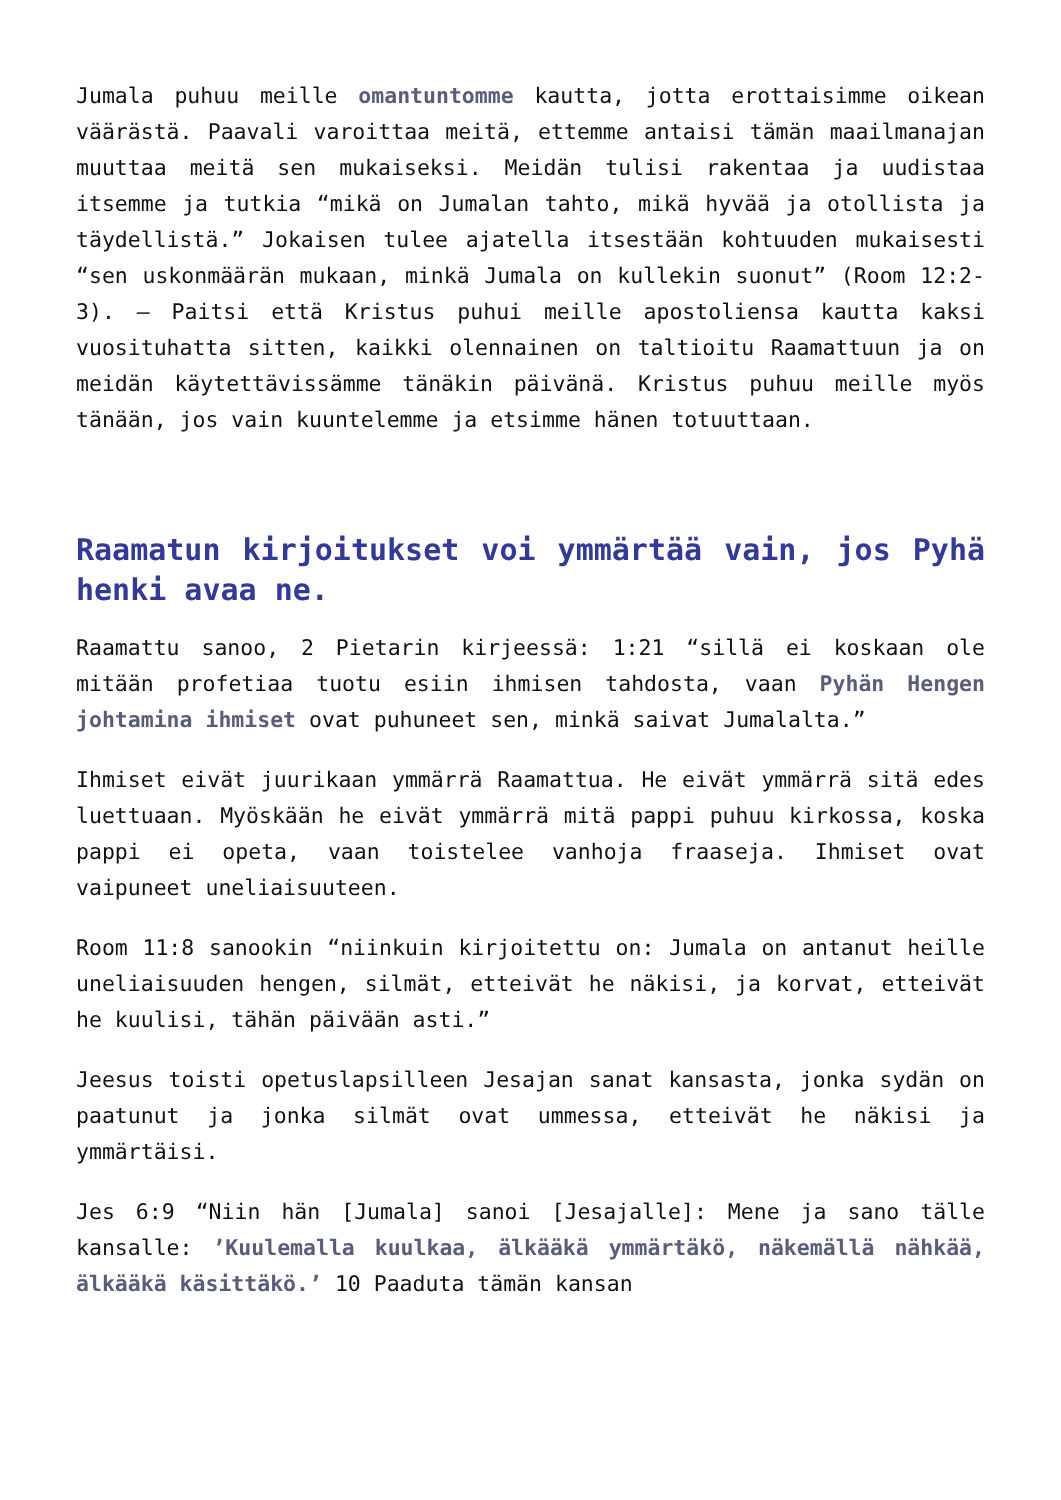Jumala puhuu meille omantuntomme kautta, jotta erottaisimme oikean väärästä. Paavali varoittaa meitä, ettemme antaisi tämän maailmanajan muuttaa meitä sen mukaiseksi. Meidän tulisi rakentaa ja uudistaa itsemme ja tutkia “mikä on Jumalan tahto, mikä hyvää ja otollista ja täydellistä.” Jokaisen tulee ajatella itsestään kohtuuden mukaisesti “sen uskonmäärän mukaan, minkä Jumala on kullekin suonut” (Room 12:2-3). – Paitsi että Kristus puhui meille apostoliensa kautta kaksi vuosituhatta sitten, kaikki olennainen on taltioitu Raamattuun ja on meidän käytettävissämme tänäkin päivänä. Kristus puhuu meille myös tänään, jos vain kuuntelemme ja etsimme hänen totuuttaan.
Raamatun kirjoitukset voi ymmärtää vain, jos Pyhä henki avaa ne.
Raamattu sanoo, 2 Pietarin kirjeessä: 1:21 “sillä ei koskaan ole mitään profetiaa tuotu esiin ihmisen tahdosta, vaan Pyhän Hengen johtamina ihmiset ovat puhuneet sen, minkä saivat Jumalalta.”
Ihmiset eivät juurikaan ymmärrä Raamattua. He eivät ymmärrä sitä edes luettuaan. Myöskään he eivät ymmärrä mitä pappi puhuu kirkossa, koska pappi ei opeta, vaan toistelee vanhoja fraaseja. Ihmiset ovat vaipuneet uneliaisuuteen.
Room 11:8 sanookin “niinkuin kirjoitettu on: Jumala on antanut heille uneliaisuuden hengen, silmät, etteivät he näkisi, ja korvat, etteivät he kuulisi, tähän päivään asti.”
Jeesus toisti opetuslapsilleen Jesajan sanat kansasta, jonka sydän on paatunut ja jonka silmät ovat ummessa, etteivät he näkisi ja ymmärtäisi.
Jes 6:9 “Niin hän [Jumala] sanoi [Jesajalle]: Mene ja sano tälle kansalle: ’Kuulemalla kuulkaa, älkääkä ymmärtäkö, näkemällä nähkää, älkääkä käsittäkö.’ 10 Paaduta tämän kansan